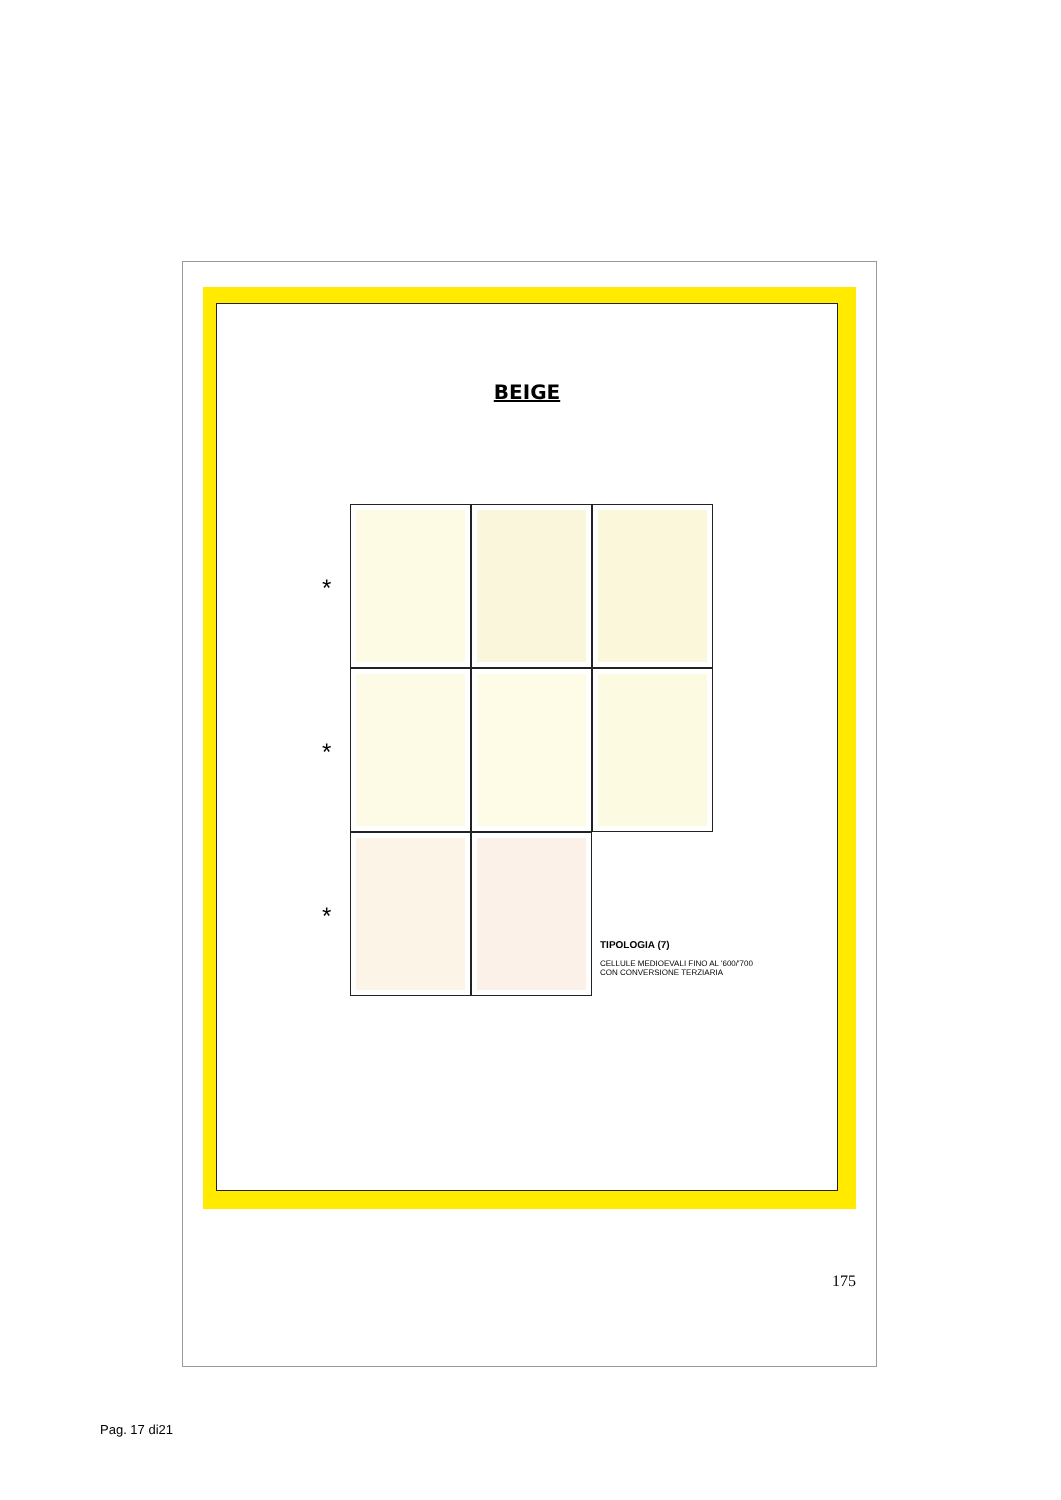BEIGE
*
*
*
TIPOLOGIA (7)
CELLULE MEDIOEVALI FINO AL '600/'700
CON CONVERSIONE TERZIARIA
175
Pag. 17 di21